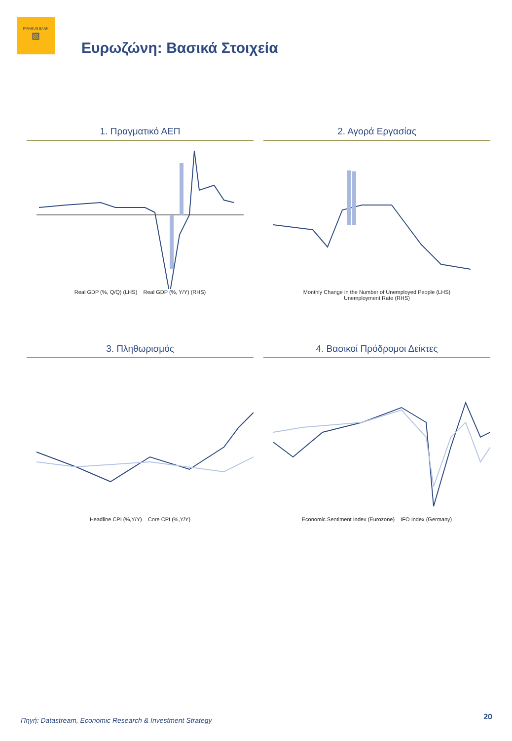PIRAEUS BANK
▧
Ευρωζώνη: Βασικά Στοιχεία
1. Πραγματικό ΑΕΠ
Real GDP (%, Q/Q) (LHS) Real GDP (%, Y/Y) (RHS)
2. Αγορά Εργασίας
Monthly Change in the Number of Unemployed People (LHS)
Unemployment Rate (RHS)
3. Πληθωρισμός
Headline CPI (%,Y/Y) Core CPI (%,Y/Y)
4. Βασικοί Πρόδρομοι Δείκτες
Economic Sentiment Index (Eurozone) IFO Index (Germany)
Πηγή: Datastream, Economic Research & Investment Strategy
20